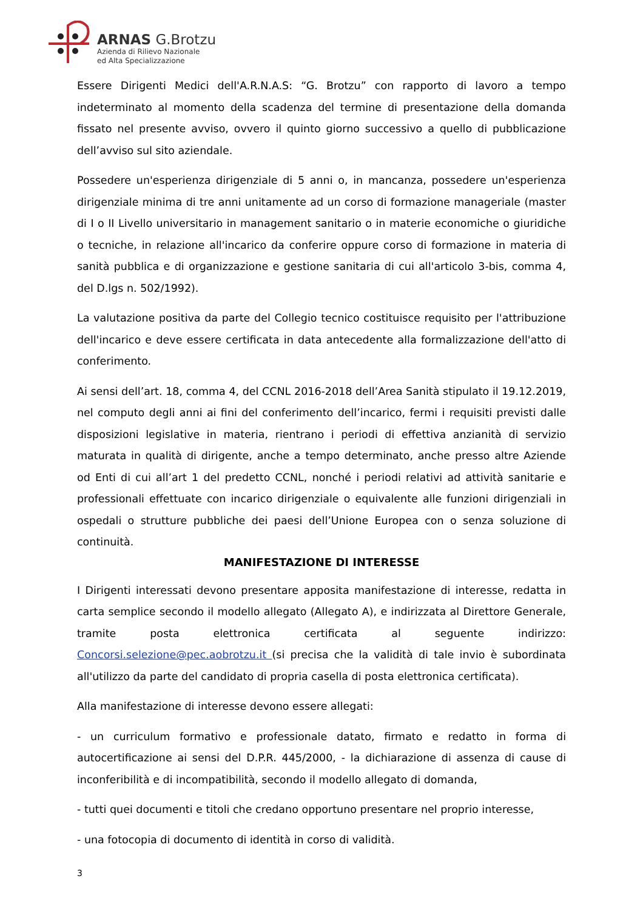ARNAS G.Brotzu
Azienda di Rilievo Nazionale
ed Alta Specializzazione
Essere Dirigenti Medici dell'A.R.N.A.S: “G. Brotzu” con rapporto di lavoro a tempo indeterminato al momento della scadenza del termine di presentazione della domanda fissato nel presente avviso, ovvero il quinto giorno successivo a quello di pubblicazione dell’avviso sul sito aziendale.
Possedere un'esperienza dirigenziale di 5 anni o, in mancanza, possedere un'esperienza dirigenziale minima di tre anni unitamente ad un corso di formazione manageriale (master di I o II Livello universitario in management sanitario o in materie economiche o giuridiche o tecniche, in relazione all'incarico da conferire oppure corso di formazione in materia di sanità pubblica e di organizzazione e gestione sanitaria di cui all'articolo 3-bis, comma 4, del D.lgs n. 502/1992).
La valutazione positiva da parte del Collegio tecnico costituisce requisito per l'attribuzione dell'incarico e deve essere certificata in data antecedente alla formalizzazione dell'atto di conferimento.
Ai sensi dell’art. 18, comma 4, del CCNL 2016-2018 dell’Area Sanità stipulato il 19.12.2019, nel computo degli anni ai fini del conferimento dell’incarico, fermi i requisiti previsti dalle disposizioni legislative in materia, rientrano i periodi di effettiva anzianità di servizio maturata in qualità di dirigente, anche a tempo determinato, anche presso altre Aziende od Enti di cui all’art 1 del predetto CCNL, nonché i periodi relativi ad attività sanitarie e professionali effettuate con incarico dirigenziale o equivalente alle funzioni dirigenziali in ospedali o strutture pubbliche dei paesi dell’Unione Europea con o senza soluzione di continuità.
MANIFESTAZIONE DI INTERESSE
I Dirigenti interessati devono presentare apposita manifestazione di interesse, redatta in carta semplice secondo il modello allegato (Allegato A), e indirizzata al Direttore Generale, tramite posta elettronica certificata al seguente indirizzo: Concorsi.selezione@pec.aobrotzu.it (si precisa che la validità di tale invio è subordinata all'utilizzo da parte del candidato di propria casella di posta elettronica certificata).
Alla manifestazione di interesse devono essere allegati:
- un curriculum formativo e professionale datato, firmato e redatto in forma di autocertificazione ai sensi del D.P.R. 445/2000, - la dichiarazione di assenza di cause di inconferibilità e di incompatibilità, secondo il modello allegato di domanda,
- tutti quei documenti e titoli che credano opportuno presentare nel proprio interesse,
- una fotocopia di documento di identità in corso di validità.
3